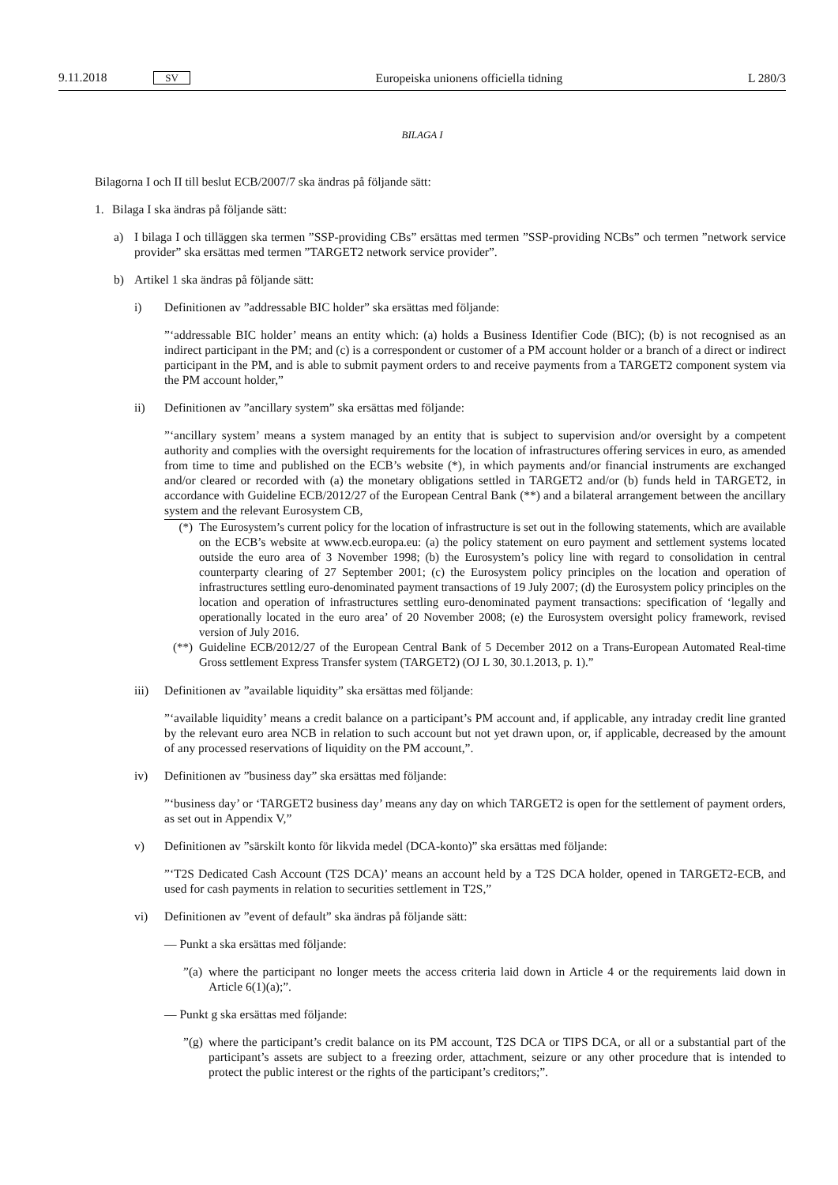9.11.2018 SV Europeiska unionens officiella tidning L 280/3
BILAGA I
Bilagorna I och II till beslut ECB/2007/7 ska ändras på följande sätt:
1. Bilaga I ska ändras på följande sätt:
a) I bilaga I och tilläggen ska termen ”SSP-providing CBs” ersättas med termen ”SSP-providing NCBs” och termen ”network service provider” ska ersättas med termen ”TARGET2 network service provider”.
b) Artikel 1 ska ändras på följande sätt:
i) Definitionen av ”addressable BIC holder” ska ersättas med följande:
”‘addressable BIC holder’ means an entity which: (a) holds a Business Identifier Code (BIC); (b) is not recognised as an indirect participant in the PM; and (c) is a correspondent or customer of a PM account holder or a branch of a direct or indirect participant in the PM, and is able to submit payment orders to and receive payments from a TARGET2 component system via the PM account holder,”
ii) Definitionen av ”ancillary system” ska ersättas med följande:
”‘ancillary system’ means a system managed by an entity that is subject to supervision and/or oversight by a competent authority and complies with the oversight requirements for the location of infrastructures offering services in euro, as amended from time to time and published on the ECB’s website (*), in which payments and/or financial instruments are exchanged and/or cleared or recorded with (a) the monetary obligations settled in TARGET2 and/or (b) funds held in TARGET2, in accordance with Guideline ECB/2012/27 of the European Central Bank (**) and a bilateral arrangement between the ancillary system and the relevant Eurosystem CB,
(*) The Eurosystem’s current policy for the location of infrastructure is set out in the following statements, which are available on the ECB’s website at www.ecb.europa.eu: (a) the policy statement on euro payment and settlement systems located outside the euro area of 3 November 1998; (b) the Eurosystem’s policy line with regard to consolidation in central counterparty clearing of 27 September 2001; (c) the Eurosystem policy principles on the location and operation of infrastructures settling euro-denominated payment transactions of 19 July 2007; (d) the Eurosystem policy principles on the location and operation of infrastructures settling euro-denominated payment transactions: specification of ‘legally and operationally located in the euro area’ of 20 November 2008; (e) the Eurosystem oversight policy framework, revised version of July 2016.
(**) Guideline ECB/2012/27 of the European Central Bank of 5 December 2012 on a Trans-European Automated Real-time Gross settlement Express Transfer system (TARGET2) (OJ L 30, 30.1.2013, p. 1).”
iii) Definitionen av ”available liquidity” ska ersättas med följande:
”‘available liquidity’ means a credit balance on a participant’s PM account and, if applicable, any intraday credit line granted by the relevant euro area NCB in relation to such account but not yet drawn upon, or, if applicable, decreased by the amount of any processed reservations of liquidity on the PM account,”.
iv) Definitionen av ”business day” ska ersättas med följande:
”‘business day’ or ‘TARGET2 business day’ means any day on which TARGET2 is open for the settlement of payment orders, as set out in Appendix V,”
v) Definitionen av ”särskilt konto för likvida medel (DCA-konto)” ska ersättas med följande:
”‘T2S Dedicated Cash Account (T2S DCA)’ means an account held by a T2S DCA holder, opened in TARGET2-ECB, and used for cash payments in relation to securities settlement in T2S,”
vi) Definitionen av ”event of default” ska ändras på följande sätt:
— Punkt a ska ersättas med följande:
”(a) where the participant no longer meets the access criteria laid down in Article 4 or the requirements laid down in Article 6(1)(a);”.
— Punkt g ska ersättas med följande:
”(g) where the participant’s credit balance on its PM account, T2S DCA or TIPS DCA, or all or a substantial part of the participant’s assets are subject to a freezing order, attachment, seizure or any other procedure that is intended to protect the public interest or the rights of the participant’s creditors;”.